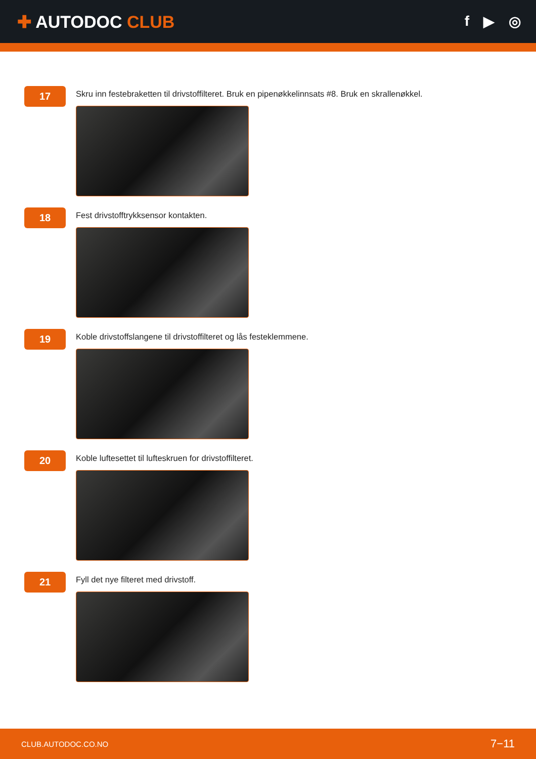✚ AUTODOC CLUB
f ▶ ◎
17
Skru inn festebraketten til drivstoffilteret. Bruk en pipenøkkelinnsats #8. Bruk en skrallenøkkel.
18
Fest drivstofftrykksensor kontakten.
19
Koble drivstoffslangene til drivstoffilteret og lås festeklemmene.
20
Koble luftesettet til lufteskruen for drivstoffilteret.
21
Fyll det nye filteret med drivstoff.
CLUB.AUTODOC.CO.NO 7−11